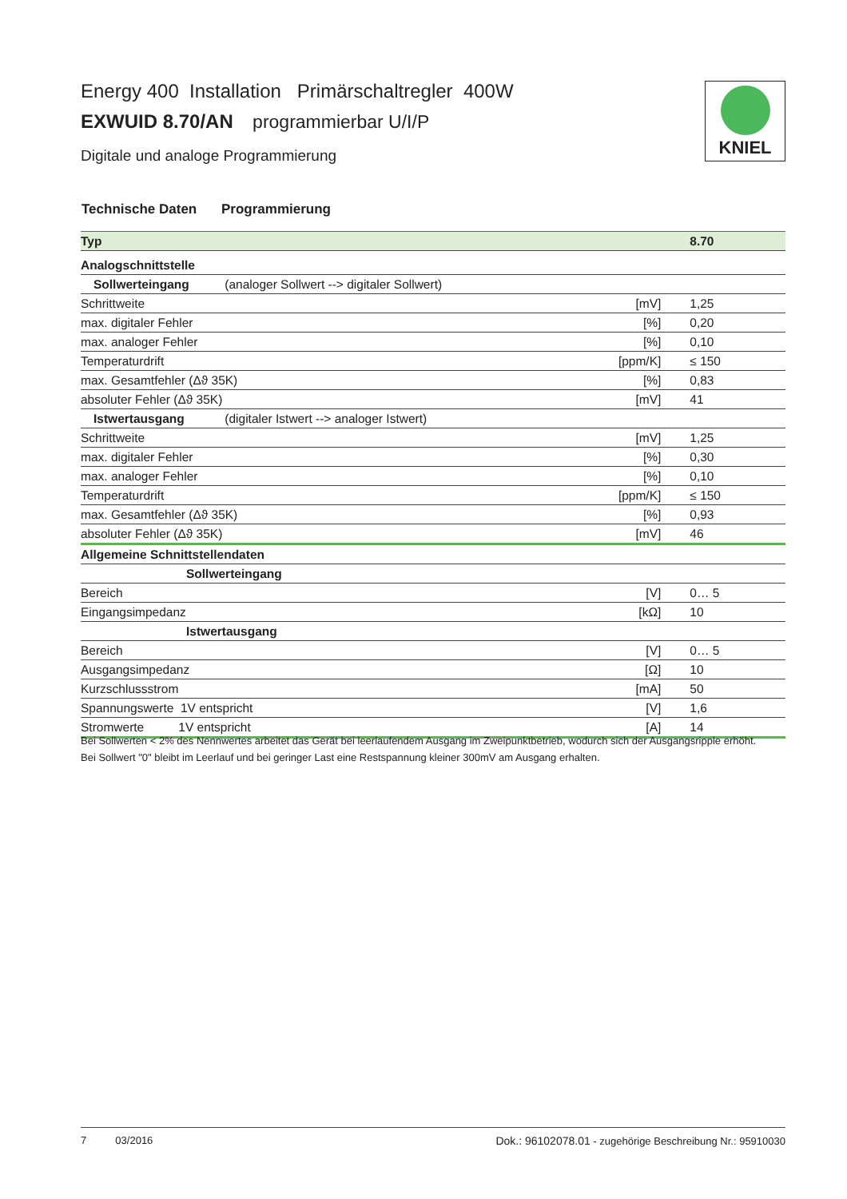Energy 400 Installation Primärschaltregler 400W
EXWUID 8.70/AN programmierbar U/I/P
Digitale und analoge Programmierung
KNIEL
Technische Daten Programmierung
| Typ | | 8.70 |
| Analogschnittstelle | | |
| Sollwerteingang (analoger Sollwert --> digitaler Sollwert) | | |
| Schrittweite | [mV] | 1,25 |
| max. digitaler Fehler | [%] | 0,20 |
| max. analoger Fehler | [%] | 0,10 |
| Temperaturdrift | [ppm/K] | ≤ 150 |
| max. Gesamtfehler (Δϑ 35K) | [%] | 0,83 |
| absoluter Fehler (Δϑ 35K) | [mV] | 41 |
| Istwertausgang (digitaler Istwert --> analoger Istwert) | | |
| Schrittweite | [mV] | 1,25 |
| max. digitaler Fehler | [%] | 0,30 |
| max. analoger Fehler | [%] | 0,10 |
| Temperaturdrift | [ppm/K] | ≤ 150 |
| max. Gesamtfehler (Δϑ 35K) | [%] | 0,93 |
| absoluter Fehler (Δϑ 35K) | [mV] | 46 |
| Allgemeine Schnittstellendaten | | |
| Sollwerteingang | | |
| Bereich | [V] | 0… 5 |
| Eingangsimpedanz | [kΩ] | 10 |
| Istwertausgang | | |
| Bereich | [V] | 0… 5 |
| Ausgangsimpedanz | [Ω] | 10 |
| Kurzschlussstrom | [mA] | 50 |
| Spannungswerte 1V entspricht | [V] | 1,6 |
| Stromwerte 1V entspricht | [A] | 14 |
Bei Sollwerten < 2% des Nennwertes arbeitet das Gerät bei leerlaufendem Ausgang im Zweipunktbetrieb, wodurch sich der Ausgangsripple erhöht.
Bei Sollwert "0" bleibt im Leerlauf und bei geringer Last eine Restspannung kleiner 300mV am Ausgang erhalten.
7 03/2016 Dok.: 96102078.01 - zugehörige Beschreibung Nr.: 95910030